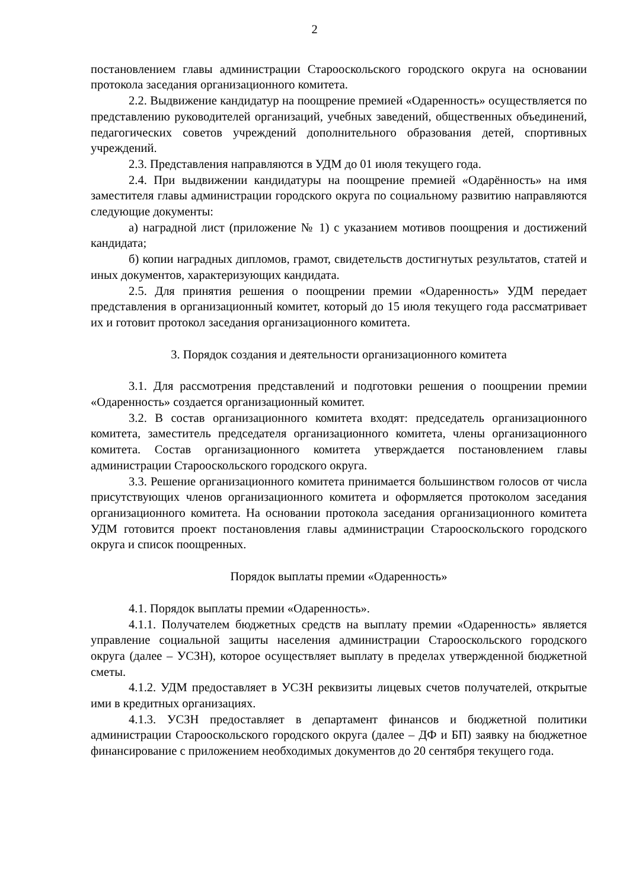2
постановлением главы администрации Старооскольского городского округа на основании протокола заседания организационного комитета.
2.2. Выдвижение кандидатур на поощрение премией «Одаренность» осуществляется по представлению руководителей организаций, учебных заведений, общественных объединений, педагогических советов учреждений дополнительного образования детей, спортивных учреждений.
2.3. Представления направляются в УДМ до 01 июля текущего года.
2.4. При выдвижении кандидатуры на поощрение премией «Одарённость» на имя заместителя главы администрации городского округа по социальному развитию направляются следующие документы:
а) наградной лист (приложение № 1) с указанием мотивов поощрения и достижений кандидата;
б) копии наградных дипломов, грамот, свидетельств достигнутых результатов, статей и иных документов, характеризующих кандидата.
2.5. Для принятия решения о поощрении премии «Одаренность» УДМ передает представления в организационный комитет, который до 15 июля текущего года рассматривает их и готовит протокол заседания организационного комитета.
3. Порядок создания и деятельности организационного комитета
3.1. Для рассмотрения представлений и подготовки решения о поощрении премии «Одаренность» создается организационный комитет.
3.2. В состав организационного комитета входят: председатель организационного комитета, заместитель председателя организационного комитета, члены организационного комитета. Состав организационного комитета утверждается постановлением главы администрации Старооскольского городского округа.
3.3. Решение организационного комитета принимается большинством голосов от числа присутствующих членов организационного комитета и оформляется протоколом заседания организационного комитета. На основании протокола заседания организационного комитета УДМ готовится проект постановления главы администрации Старооскольского городского округа и список поощренных.
Порядок выплаты премии «Одаренность»
4.1. Порядок выплаты премии «Одаренность».
4.1.1. Получателем бюджетных средств на выплату премии «Одаренность» является управление социальной защиты населения администрации Старооскольского городского округа (далее – УСЗН), которое осуществляет выплату в пределах утвержденной бюджетной сметы.
4.1.2. УДМ предоставляет в УСЗН реквизиты лицевых счетов получателей, открытые ими в кредитных организациях.
4.1.3. УСЗН предоставляет в департамент финансов и бюджетной политики администрации Старооскольского городского округа (далее – ДФ и БП) заявку на бюджетное финансирование с приложением необходимых документов до 20 сентября текущего года.